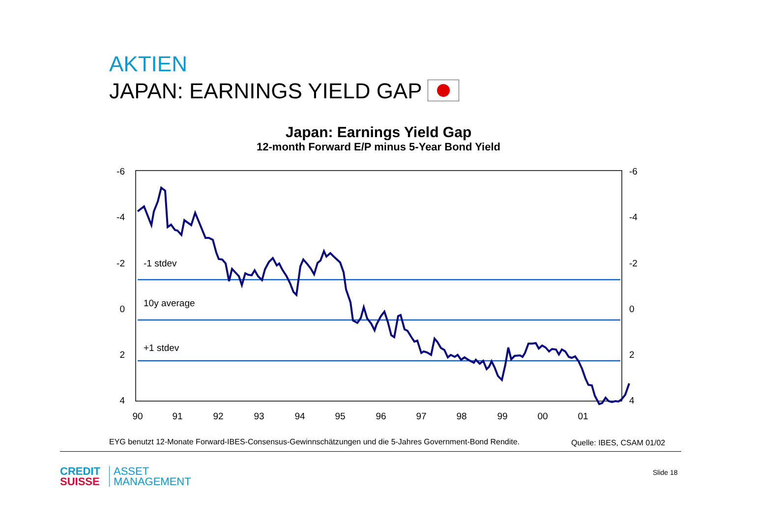AKTIEN
JAPAN: EARNINGS YIELD GAP
Japan: Earnings Yield Gap
12-month Forward E/P minus 5-Year Bond Yield
-6
-4
-2
0
2
4
-6
-4
-2
0
2
4
90
91
92
93
94
95
96
97
98
99
00
01
-1 stdev
10y average
+1 stdev
EYG benutzt 12-Monate Forward-IBES-Consensus-Gewinnschätzungen und die 5-Jahres Government-Bond Rendite.
Quelle: IBES, CSAM 01/02
CREDIT
SUISSE
ASSET
MANAGEMENT
Slide 18